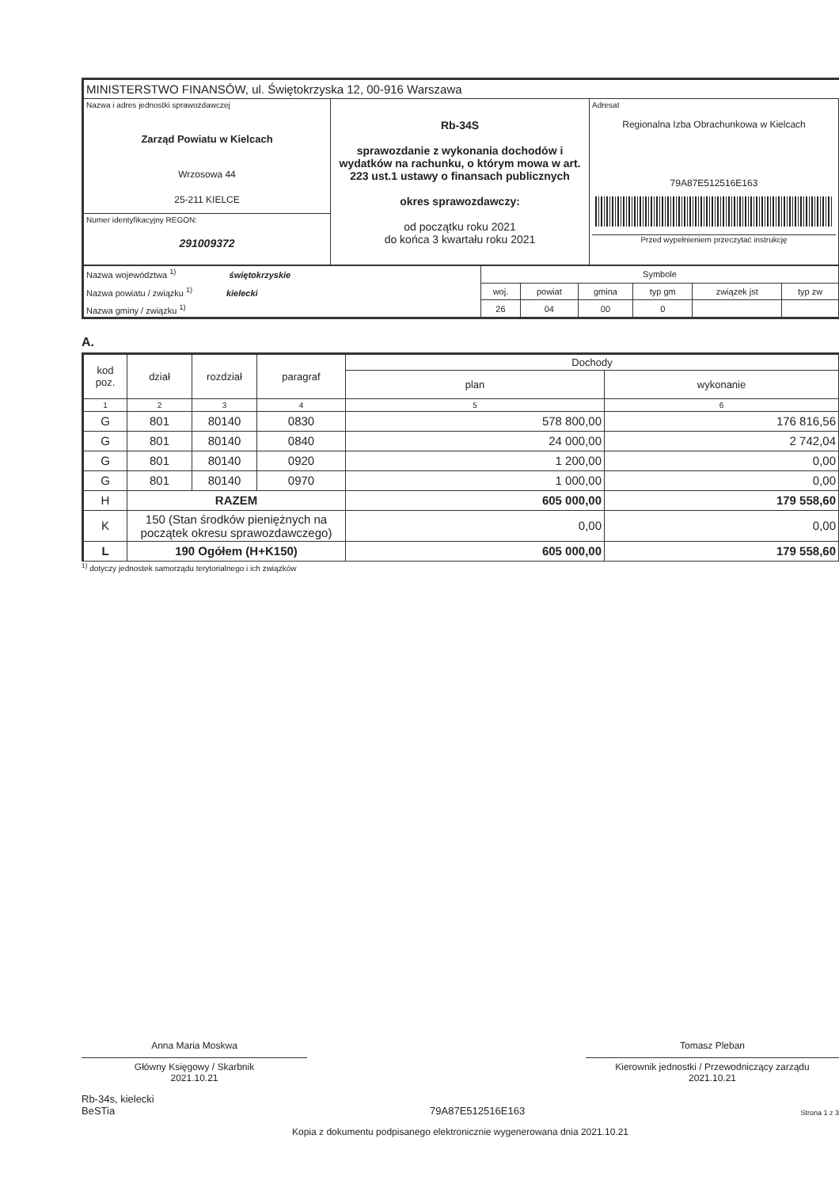MINISTERSTWO FINANSÓW, ul. Świętokrzyska 12, 00-916 Warszawa
| Nazwa i adres jednostki sprawozdawczej Zarząd Powiatu w Kielcach Wrzosowa 44 25-211 KIELCE | Rb-34S sprawozdanie z wykonania dochodów i wydatków na rachunku, o którym mowa w art. 223 ust.1 ustawy o finansach publicznych okres sprawozdawczy: od początku roku 2021 do końca 3 kwartału roku 2021 | Adresat Regionalna Izba Obrachunkowa w Kielcach 79A87E512516E163 Przed wypełnieniem przeczytać instrukcję |
| Numer identyfikacyjny REGON: 291009372 | | |
| Nazwa województwa <sup>1)</sup> świętokrzyskie Nazwa powiatu / związku <sup>1)</sup> kielecki Nazwa gminy / związku <sup>1)</sup> | Symbole | | | | | |
| | woj. | powiat | gmina | typ gm | związek jst | typ zw |
| | 26 | 04 | 00 | 0 | | |
A.
| kod poz. | dział | rozdział | paragraf | Dochody | |
| | | | | plan | wykonanie |
| 1 | 2 | 3 | 4 | 5 | 6 |
| G | 801 | 80140 | 0830 | 578 800,00 | 176 816,56 |
| G | 801 | 80140 | 0840 | 24 000,00 | 2 742,04 |
| G | 801 | 80140 | 0920 | 1 200,00 | 0,00 |
| G | 801 | 80140 | 0970 | 1 000,00 | 0,00 |
| H | RAZEM | | | 605 000,00 | 179 558,60 |
| K | 150 (Stan środków pieniężnych na początek okresu sprawozdawczego) | | | 0,00 | 0,00 |
| L | 190 Ogółem (H+K150) | | | 605 000,00 | 179 558,60 |
<sup>1)</sup> dotyczy jednostek samorządu terytorialnego i ich związków
Anna Maria Moskwa
Główny Księgowy / Skarbnik
2021.10.21
Tomasz Pleban
Kierownik jednostki / Przewodniczący zarządu
2021.10.21
Rb-34s, kielecki
BeSTia
79A87E512516E163
Strona 1 z 3
Kopia z dokumentu podpisanego elektronicznie wygenerowana dnia 2021.10.21